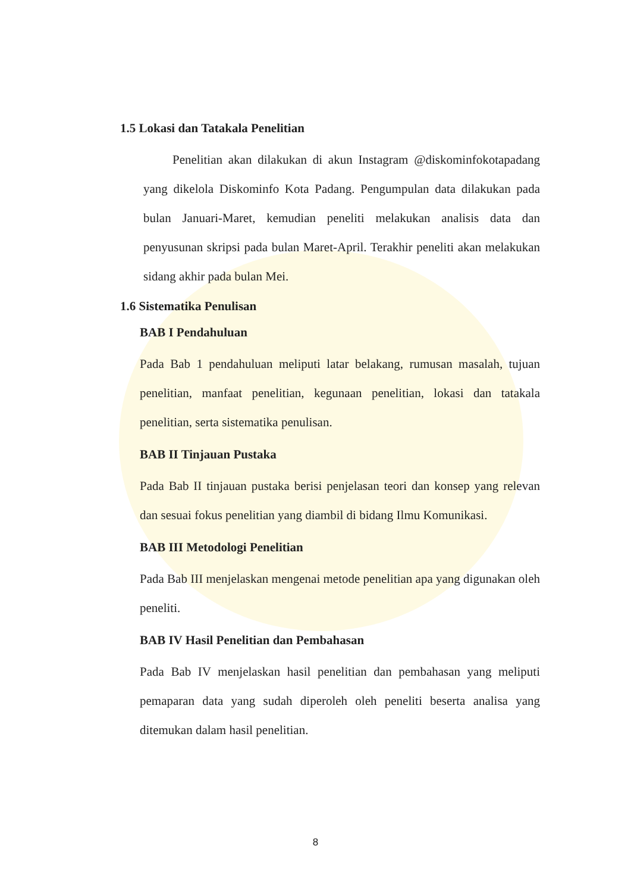1.5 Lokasi dan Tatakala Penelitian
Penelitian akan dilakukan di akun Instagram @diskominfokotapadang yang dikelola Diskominfo Kota Padang. Pengumpulan data dilakukan pada bulan Januari-Maret, kemudian peneliti melakukan analisis data dan penyusunan skripsi pada bulan Maret-April. Terakhir peneliti akan melakukan sidang akhir pada bulan Mei.
1.6 Sistematika Penulisan
BAB I Pendahuluan
Pada Bab 1 pendahuluan meliputi latar belakang, rumusan masalah, tujuan penelitian, manfaat penelitian, kegunaan penelitian, lokasi dan tatakala penelitian, serta sistematika penulisan.
BAB II Tinjauan Pustaka
Pada Bab II tinjauan pustaka berisi penjelasan teori dan konsep yang relevan dan sesuai fokus penelitian yang diambil di bidang Ilmu Komunikasi.
BAB III Metodologi Penelitian
Pada Bab III menjelaskan mengenai metode penelitian apa yang digunakan oleh peneliti.
BAB IV Hasil Penelitian dan Pembahasan
Pada Bab IV menjelaskan hasil penelitian dan pembahasan yang meliputi pemaparan data yang sudah diperoleh oleh peneliti beserta analisa yang ditemukan dalam hasil penelitian.
8